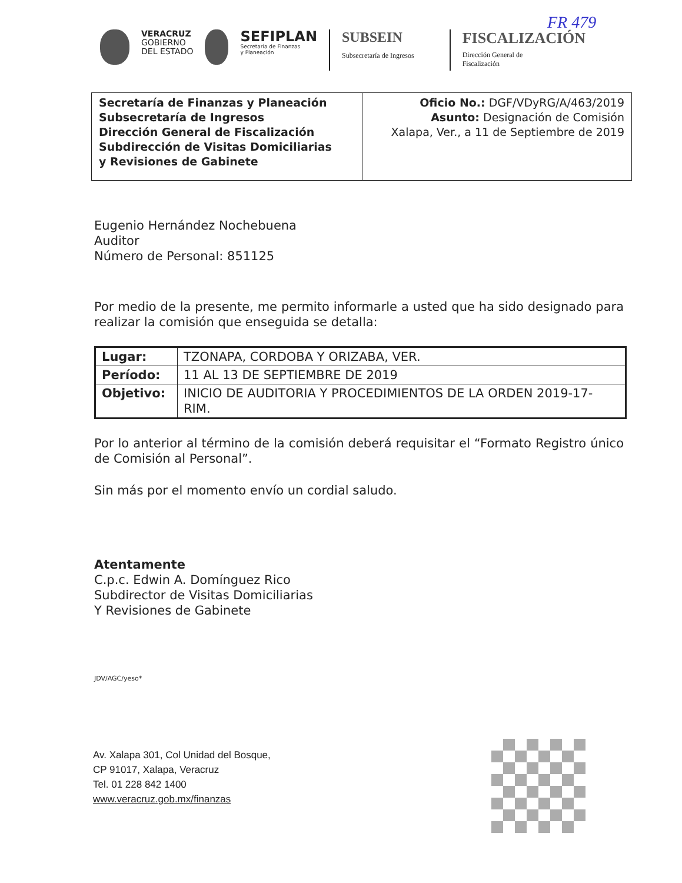FR 479
VERACRUZ
GOBIERNO
DEL ESTADO
SEFIPLAN
Secretaría de Finanzas
y Planeación
SUBSEIN
Subsecretaría de Ingresos
FISCALIZACIÓN
Dirección General de
Fiscalización
Secretaría de Finanzas y Planeación
Subsecretaría de Ingresos
Dirección General de Fiscalización
Subdirección de Visitas Domiciliarias
y Revisiones de Gabinete
Oficio No.: DGF/VDyRG/A/463/2019
Asunto: Designación de Comisión
Xalapa, Ver., a 11 de Septiembre de 2019
Eugenio Hernández Nochebuena
Auditor
Número de Personal: 851125
Por medio de la presente, me permito informarle a usted que ha sido designado para realizar la comisión que enseguida se detalla:
| Lugar: | TZONAPA, CORDOBA Y ORIZABA, VER. |
| Período: | 11 AL 13 DE SEPTIEMBRE DE 2019 |
| Objetivo: | INICIO DE AUDITORIA Y PROCEDIMIENTOS DE LA ORDEN 2019-17-RIM. |
Por lo anterior al término de la comisión deberá requisitar el “Formato Registro único de Comisión al Personal”.
Sin más por el momento envío un cordial saludo.
Atentamente
C.p.c. Edwin A. Domínguez Rico
Subdirector de Visitas Domiciliarias
Y Revisiones de Gabinete
JDV/AGC/yeso*
Av. Xalapa 301, Col Unidad del Bosque,
CP 91017, Xalapa, Veracruz
Tel. 01 228 842 1400
www.veracruz.gob.mx/finanzas